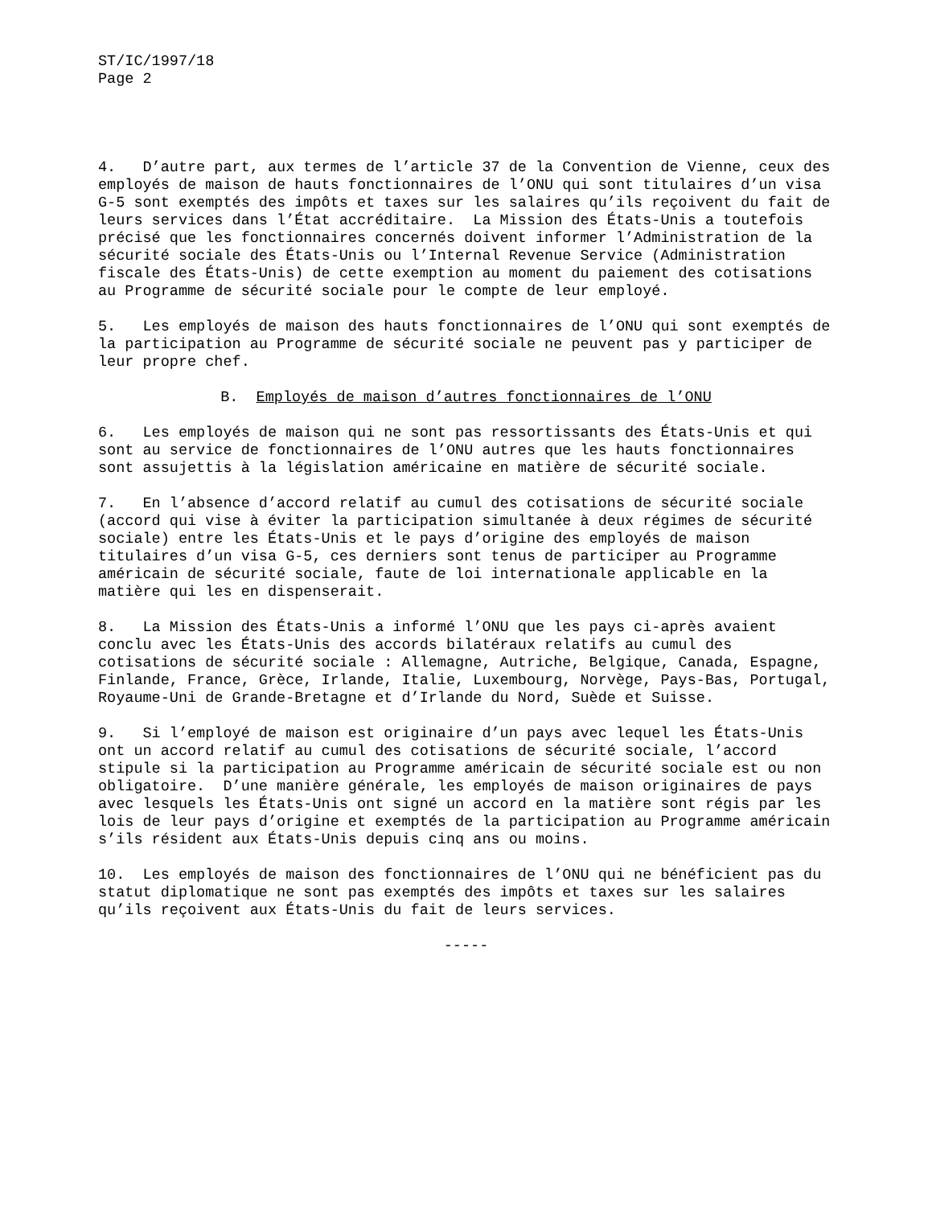ST/IC/1997/18 Page 2
4. D’autre part, aux termes de l’article 37 de la Convention de Vienne, ceux des employés de maison de hauts fonctionnaires de l’ONU qui sont titulaires d’un visa G-5 sont exemptés des impôts et taxes sur les salaires qu’ils reçoivent du fait de leurs services dans l’État accréditaire. La Mission des États-Unis a toutefois précisé que les fonctionnaires concernés doivent informer l’Administration de la sécurité sociale des États-Unis ou l’Internal Revenue Service (Administration fiscale des États-Unis) de cette exemption au moment du paiement des cotisations au Programme de sécurité sociale pour le compte de leur employé.
5. Les employés de maison des hauts fonctionnaires de l’ONU qui sont exemptés de la participation au Programme de sécurité sociale ne peuvent pas y participer de leur propre chef.
B. Employés de maison d’autres fonctionnaires de l’ONU
6. Les employés de maison qui ne sont pas ressortissants des États-Unis et qui sont au service de fonctionnaires de l’ONU autres que les hauts fonctionnaires sont assujettis à la législation américaine en matière de sécurité sociale.
7. En l’absence d’accord relatif au cumul des cotisations de sécurité sociale (accord qui vise à éviter la participation simultanée à deux régimes de sécurité sociale) entre les États-Unis et le pays d’origine des employés de maison titulaires d’un visa G-5, ces derniers sont tenus de participer au Programme américain de sécurité sociale, faute de loi internationale applicable en la matière qui les en dispenserait.
8. La Mission des États-Unis a informé l’ONU que les pays ci-après avaient conclu avec les États-Unis des accords bilatéraux relatifs au cumul des cotisations de sécurité sociale : Allemagne, Autriche, Belgique, Canada, Espagne, Finlande, France, Grèce, Irlande, Italie, Luxembourg, Norvège, Pays-Bas, Portugal, Royaume-Uni de Grande-Bretagne et d’Irlande du Nord, Suède et Suisse.
9. Si l’employé de maison est originaire d’un pays avec lequel les États-Unis ont un accord relatif au cumul des cotisations de sécurité sociale, l’accord stipule si la participation au Programme américain de sécurité sociale est ou non obligatoire. D’une manière générale, les employés de maison originaires de pays avec lesquels les États-Unis ont signé un accord en la matière sont régis par les lois de leur pays d’origine et exemptés de la participation au Programme américain s’ils résident aux États-Unis depuis cinq ans ou moins.
10. Les employés de maison des fonctionnaires de l’ONU qui ne bénéficient pas du statut diplomatique ne sont pas exemptés des impôts et taxes sur les salaires qu’ils reçoivent aux États-Unis du fait de leurs services.
-----